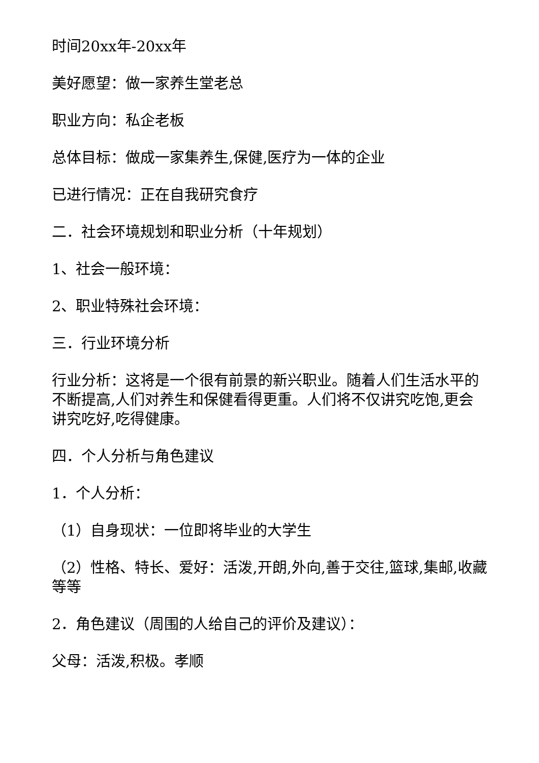时间20xx年-20xx年
美好愿望：做一家养生堂老总
职业方向：私企老板
总体目标：做成一家集养生,保健,医疗为一体的企业
已进行情况：正在自我研究食疗
二．社会环境规划和职业分析（十年规划）
1、社会一般环境：
2、职业特殊社会环境：
三．行业环境分析
行业分析：这将是一个很有前景的新兴职业。随着人们生活水平的不断提高,人们对养生和保健看得更重。人们将不仅讲究吃饱,更会讲究吃好,吃得健康。
四．个人分析与角色建议
1．个人分析：
（1）自身现状：一位即将毕业的大学生
（2）性格、特长、爱好：活泼,开朗,外向,善于交往,篮球,集邮,收藏等等
2．角色建议（周围的人给自己的评价及建议）：
父母：活泼,积极。孝顺